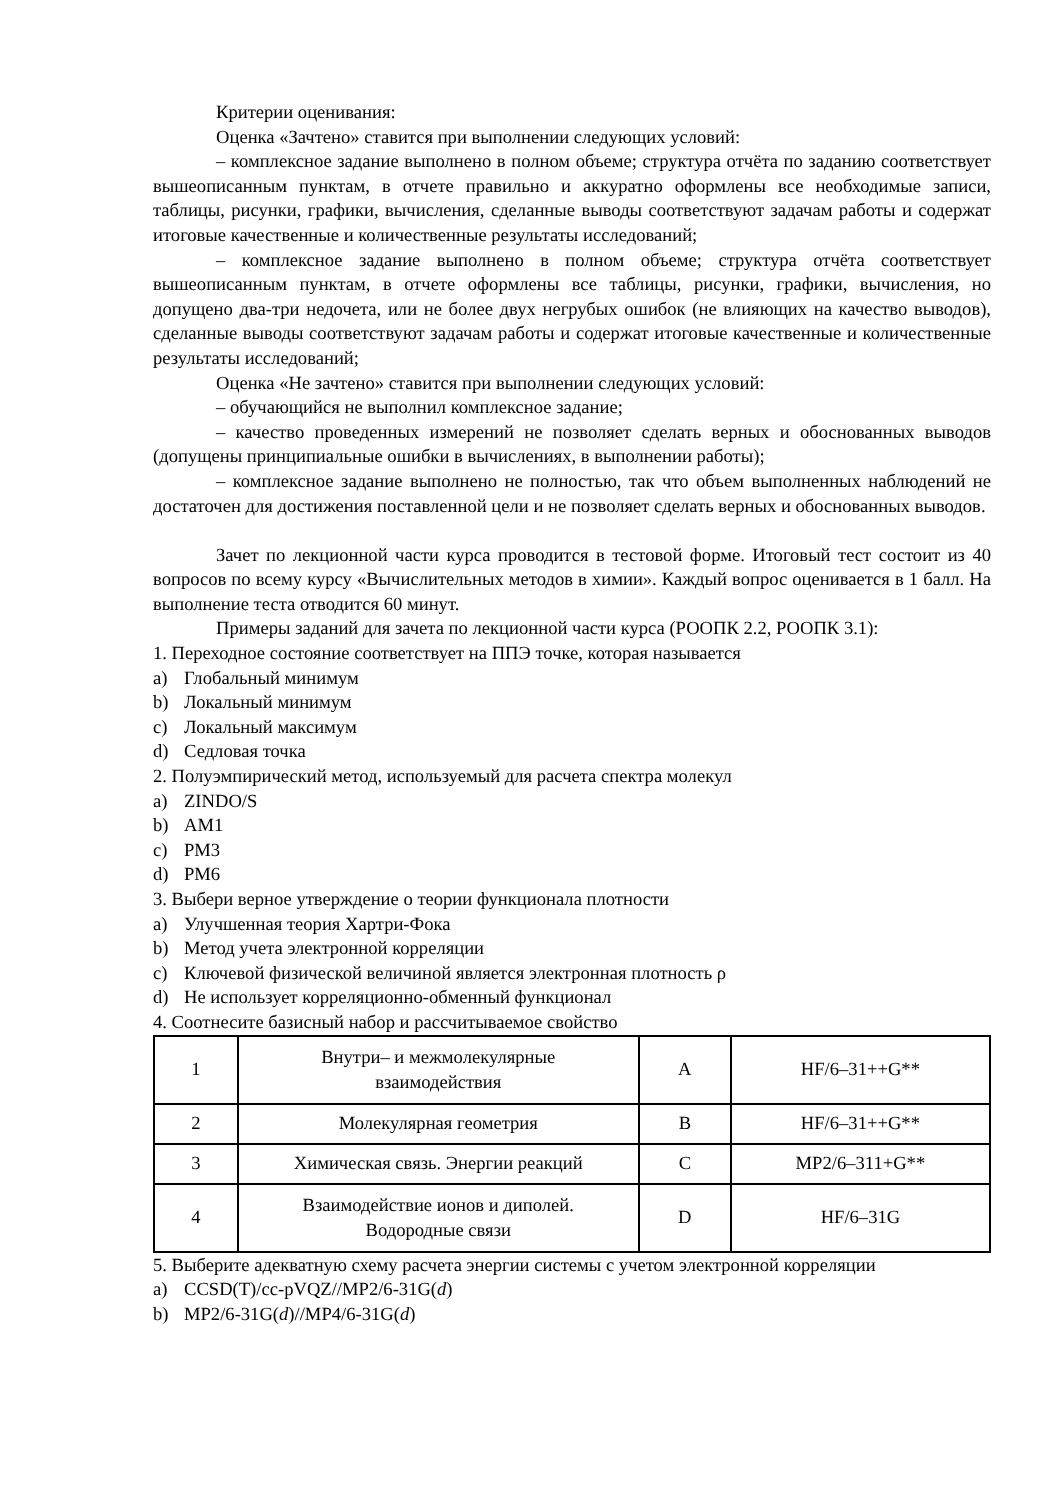Критерии оценивания:
Оценка «Зачтено» ставится при выполнении следующих условий:
– комплексное задание выполнено в полном объеме; структура отчёта по заданию соответствует вышеописанным пунктам, в отчете правильно и аккуратно оформлены все необходимые записи, таблицы, рисунки, графики, вычисления, сделанные выводы соответствуют задачам работы и содержат итоговые качественные и количественные результаты исследований;
– комплексное задание выполнено в полном объеме; структура отчёта соответствует вышеописанным пунктам, в отчете оформлены все таблицы, рисунки, графики, вычисления, но допущено два-три недочета, или не более двух негрубых ошибок (не влияющих на качество выводов), сделанные выводы соответствуют задачам работы и содержат итоговые качественные и количественные результаты исследований;
Оценка «Не зачтено» ставится при выполнении следующих условий:
– обучающийся не выполнил комплексное задание;
– качество проведенных измерений не позволяет сделать верных и обоснованных выводов (допущены принципиальные ошибки в вычислениях, в выполнении работы);
– комплексное задание выполнено не полностью, так что объем выполненных наблюдений не достаточен для достижения поставленной цели и не позволяет сделать верных и обоснованных выводов.
Зачет по лекционной части курса проводится в тестовой форме. Итоговый тест состоит из 40 вопросов по всему курсу «Вычислительных методов в химии». Каждый вопрос оценивается в 1 балл. На выполнение теста отводится 60 минут.
Примеры заданий для зачета по лекционной части курса (РООПК 2.2, РООПК 3.1):
1. Переходное состояние соответствует на ППЭ точке, которая называется
a) Глобальный минимум
b) Локальный минимум
c) Локальный максимум
d) Седловая точка
2. Полуэмпирический метод, используемый для расчета спектра молекул
a) ZINDO/S
b) AM1
c) PM3
d) PM6
3. Выбери верное утверждение о теории функционала плотности
a) Улучшенная теория Хартри-Фока
b) Метод учета электронной корреляции
c) Ключевой физической величиной является электронная плотность ρ
d) Не использует корреляционно-обменный функционал
4. Соотнесите базисный набор и рассчитываемое свойство
| 1 | Внутри– и межмолекулярные взаимодействия | A | HF/6–31++G** |
| 2 | Молекулярная геометрия | B | HF/6–31++G** |
| 3 | Химическая связь. Энергии реакций | C | MP2/6–311+G** |
| 4 | Взаимодействие ионов и диполей. Водородные связи | D | HF/6–31G |
5. Выберите адекватную схему расчета энергии системы с учетом электронной корреляции
a) CCSD(T)/cc-pVQZ//MP2/6-31G(d)
b) MP2/6-31G(d)//MP4/6-31G(d)